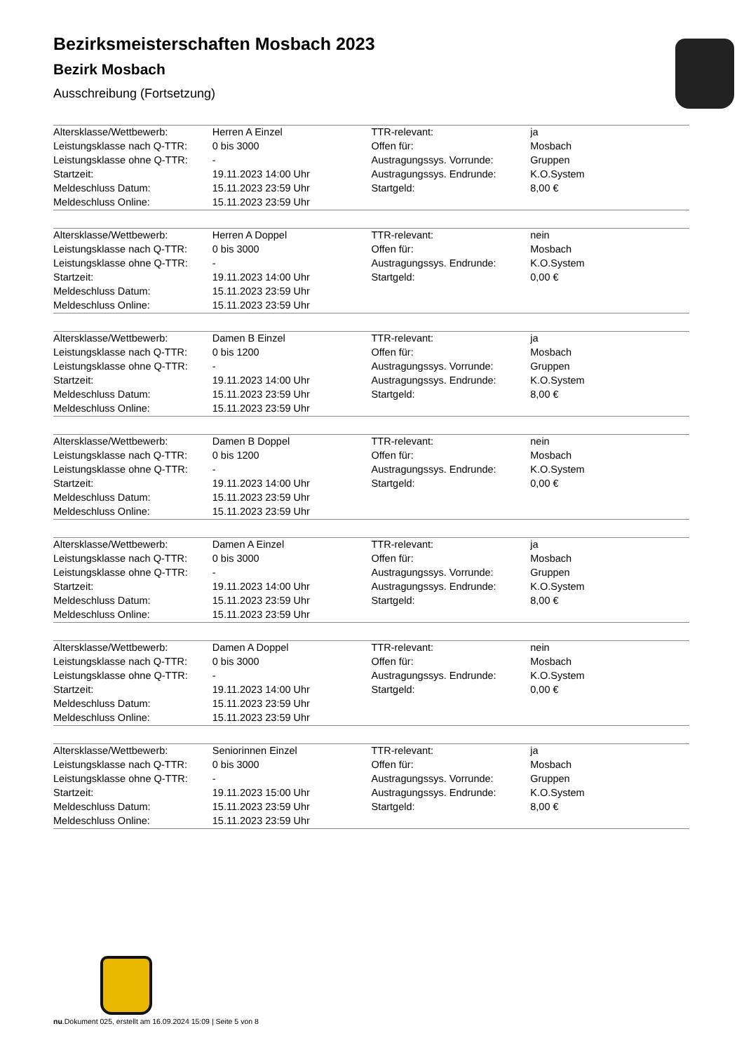Bezirksmeisterschaften Mosbach 2023
Bezirk Mosbach
Ausschreibung (Fortsetzung)
| Altersklasse/Wettbewerb: | Herren A Einzel | TTR-relevant: | ja |
| Leistungsklasse nach Q-TTR: | 0 bis 3000 | Offen für: | Mosbach |
| Leistungsklasse ohne Q-TTR: | - | Austragungssys. Vorrunde: | Gruppen |
| Startzeit: | 19.11.2023 14:00 Uhr | Austragungssys. Endrunde: | K.O.System |
| Meldeschluss Datum: | 15.11.2023 23:59 Uhr | Startgeld: | 8,00 € |
| Meldeschluss Online: | 15.11.2023 23:59 Uhr | | |
| Altersklasse/Wettbewerb: | Herren A Doppel | TTR-relevant: | nein |
| Leistungsklasse nach Q-TTR: | 0 bis 3000 | Offen für: | Mosbach |
| Leistungsklasse ohne Q-TTR: | - | Austragungssys. Endrunde: | K.O.System |
| Startzeit: | 19.11.2023 14:00 Uhr | Startgeld: | 0,00 € |
| Meldeschluss Datum: | 15.11.2023 23:59 Uhr | | |
| Meldeschluss Online: | 15.11.2023 23:59 Uhr | | |
| Altersklasse/Wettbewerb: | Damen B Einzel | TTR-relevant: | ja |
| Leistungsklasse nach Q-TTR: | 0 bis 1200 | Offen für: | Mosbach |
| Leistungsklasse ohne Q-TTR: | - | Austragungssys. Vorrunde: | Gruppen |
| Startzeit: | 19.11.2023 14:00 Uhr | Austragungssys. Endrunde: | K.O.System |
| Meldeschluss Datum: | 15.11.2023 23:59 Uhr | Startgeld: | 8,00 € |
| Meldeschluss Online: | 15.11.2023 23:59 Uhr | | |
| Altersklasse/Wettbewerb: | Damen B Doppel | TTR-relevant: | nein |
| Leistungsklasse nach Q-TTR: | 0 bis 1200 | Offen für: | Mosbach |
| Leistungsklasse ohne Q-TTR: | - | Austragungssys. Endrunde: | K.O.System |
| Startzeit: | 19.11.2023 14:00 Uhr | Startgeld: | 0,00 € |
| Meldeschluss Datum: | 15.11.2023 23:59 Uhr | | |
| Meldeschluss Online: | 15.11.2023 23:59 Uhr | | |
| Altersklasse/Wettbewerb: | Damen A Einzel | TTR-relevant: | ja |
| Leistungsklasse nach Q-TTR: | 0 bis 3000 | Offen für: | Mosbach |
| Leistungsklasse ohne Q-TTR: | - | Austragungssys. Vorrunde: | Gruppen |
| Startzeit: | 19.11.2023 14:00 Uhr | Austragungssys. Endrunde: | K.O.System |
| Meldeschluss Datum: | 15.11.2023 23:59 Uhr | Startgeld: | 8,00 € |
| Meldeschluss Online: | 15.11.2023 23:59 Uhr | | |
| Altersklasse/Wettbewerb: | Damen A Doppel | TTR-relevant: | nein |
| Leistungsklasse nach Q-TTR: | 0 bis 3000 | Offen für: | Mosbach |
| Leistungsklasse ohne Q-TTR: | - | Austragungssys. Endrunde: | K.O.System |
| Startzeit: | 19.11.2023 14:00 Uhr | Startgeld: | 0,00 € |
| Meldeschluss Datum: | 15.11.2023 23:59 Uhr | | |
| Meldeschluss Online: | 15.11.2023 23:59 Uhr | | |
| Altersklasse/Wettbewerb: | Seniorinnen Einzel | TTR-relevant: | ja |
| Leistungsklasse nach Q-TTR: | 0 bis 3000 | Offen für: | Mosbach |
| Leistungsklasse ohne Q-TTR: | - | Austragungssys. Vorrunde: | Gruppen |
| Startzeit: | 19.11.2023 15:00 Uhr | Austragungssys. Endrunde: | K.O.System |
| Meldeschluss Datum: | 15.11.2023 23:59 Uhr | Startgeld: | 8,00 € |
| Meldeschluss Online: | 15.11.2023 23:59 Uhr | | |
nu.Dokument 025, erstellt am 16.09.2024 15:09 | Seite 5 von 8